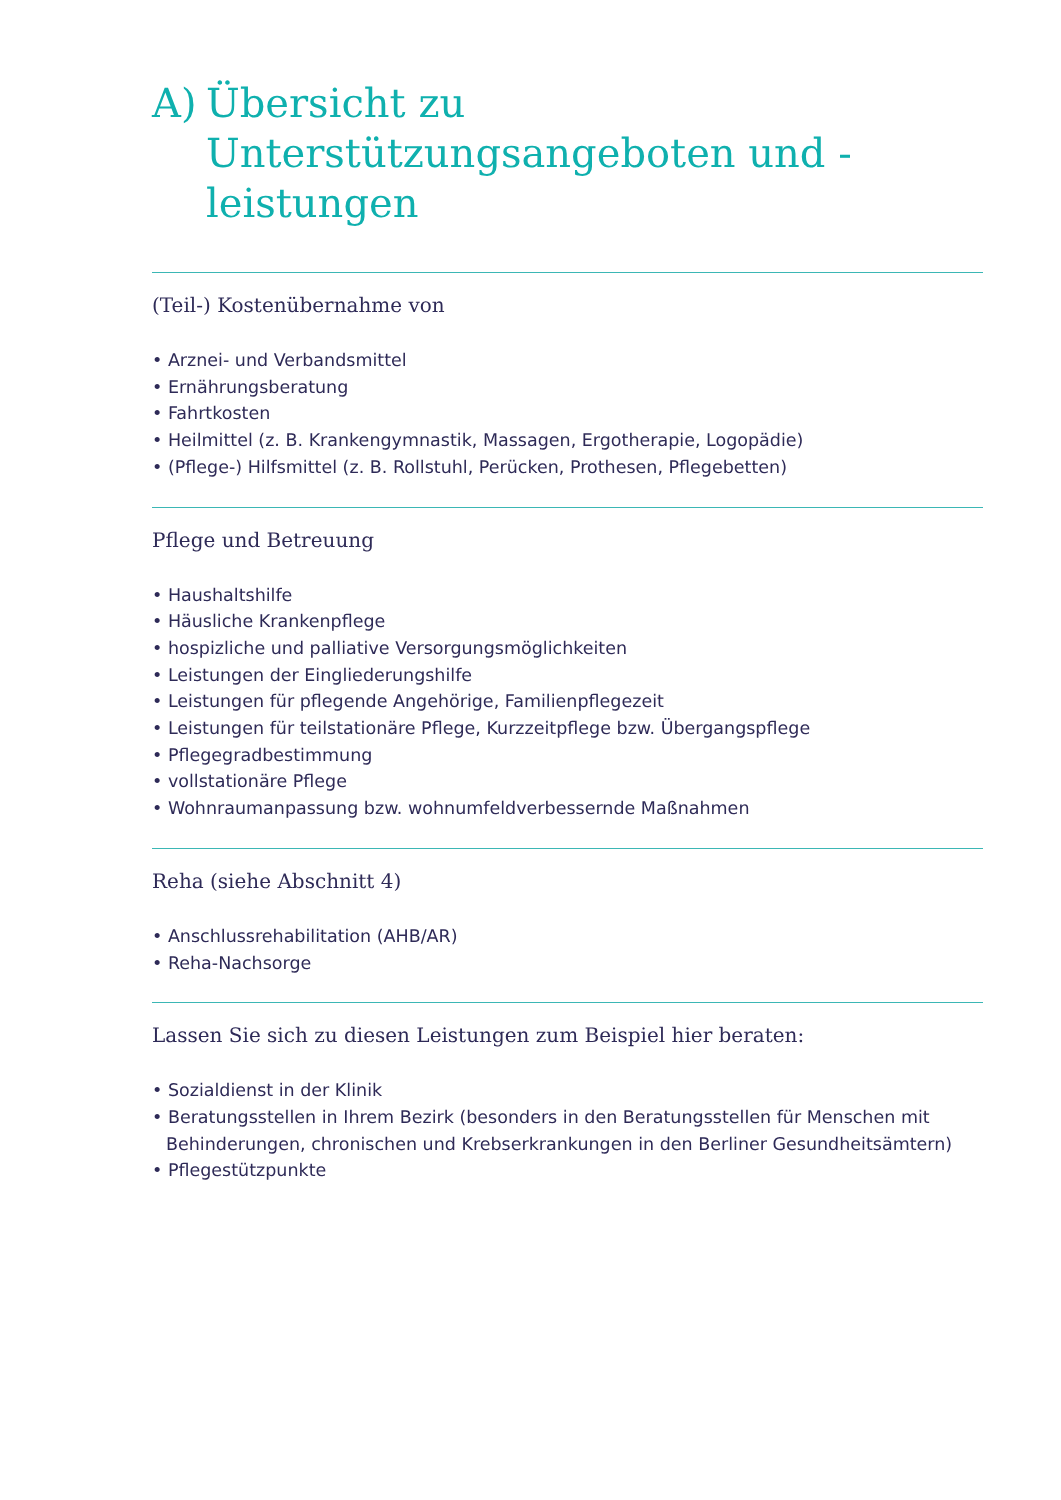A) Übersicht zu Unterstützungsangeboten und -leistungen
(Teil-) Kostenübernahme von
• Arznei- und Verbandsmittel
• Ernährungsberatung
• Fahrtkosten
• Heilmittel (z. B. Krankengymnastik, Massagen, Ergotherapie, Logopädie)
• (Pflege-) Hilfsmittel (z. B. Rollstuhl, Perücken, Prothesen, Pflegebetten)
Pflege und Betreuung
• Haushaltshilfe
• Häusliche Krankenpflege
• hospizliche und palliative Versorgungsmöglichkeiten
• Leistungen der Eingliederungshilfe
• Leistungen für pflegende Angehörige, Familienpflegezeit
• Leistungen für teilstationäre Pflege, Kurzzeitpflege bzw. Übergangspflege
• Pflegegradbestimmung
• vollstationäre Pflege
• Wohnraumanpassung bzw. wohnumfeldverbessernde Maßnahmen
Reha (siehe Abschnitt 4)
• Anschlussrehabilitation (AHB/AR)
• Reha-Nachsorge
Lassen Sie sich zu diesen Leistungen zum Beispiel hier beraten:
• Sozialdienst in der Klinik
• Beratungsstellen in Ihrem Bezirk (besonders in den Beratungsstellen für Menschen mit Behinderungen, chronischen und Krebserkrankungen in den Berliner Gesundheitsämtern)
• Pflegestützpunkte